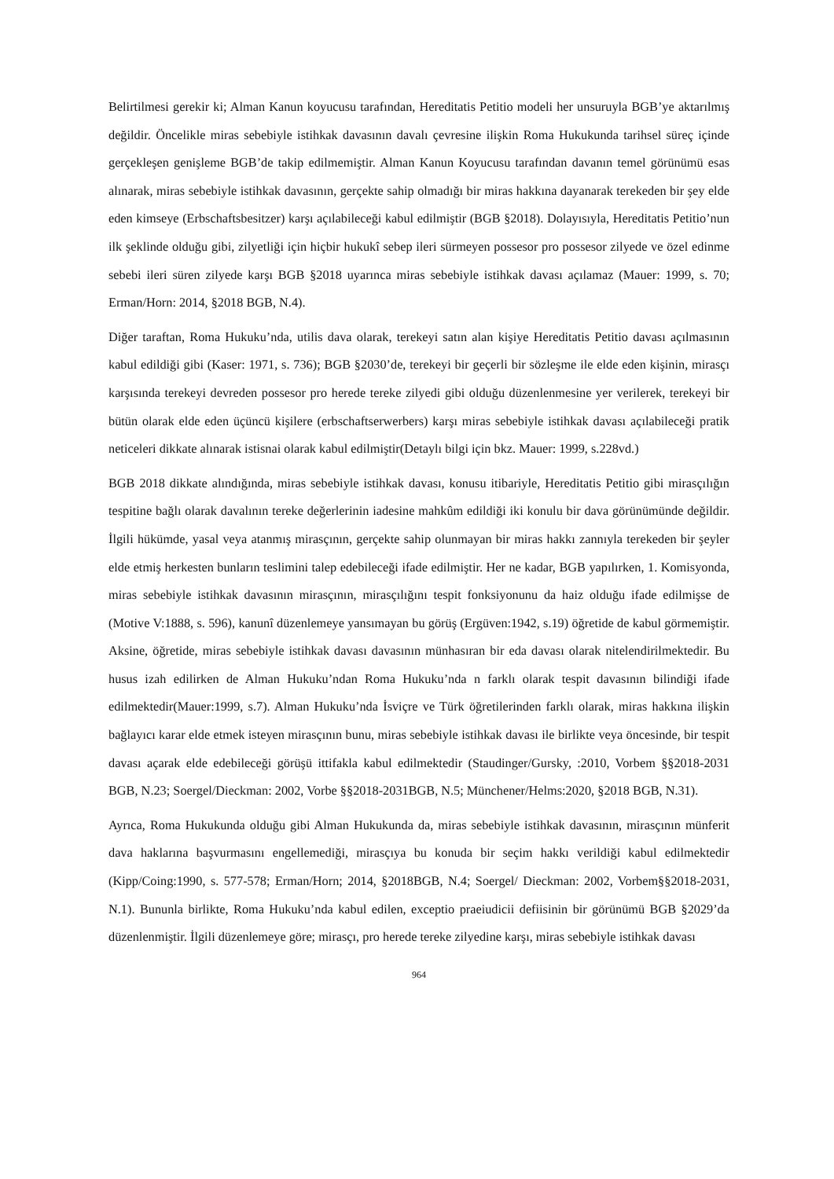Belirtilmesi gerekir ki; Alman Kanun koyucusu tarafından, Hereditatis Petitio modeli her unsuruyla BGB’ye aktarılmış değildir. Öncelikle miras sebebiyle istihkak davasının davalı çevresine ilişkin Roma Hukukunda tarihsel süreç içinde gerçekleşen genişleme BGB’de takip edilmemiştir. Alman Kanun Koyucusu tarafından davanın temel görünümü esas alınarak, miras sebebiyle istihkak davasının, gerçekte sahip olmadığı bir miras hakkına dayanarak terekeden bir şey elde eden kimseye (Erbschaftsbesitzer) karşı açılabileceği kabul edilmiştir (BGB §2018). Dolayısıyla, Hereditatis Petitio’nun ilk şeklinde olduğu gibi, zilyetliği için hiçbir hukukî sebep ileri sürmeyen possesor pro possesor zilyede ve özel edinme sebebi ileri süren zilyede karşı BGB §2018 uyarınca miras sebebiyle istihkak davası açılamaz (Mauer: 1999, s. 70; Erman/Horn: 2014, §2018 BGB, N.4).
Diğer taraftan, Roma Hukuku’nda, utilis dava olarak, terekeyi satın alan kişiye Hereditatis Petitio davası açılmasının kabul edildiği gibi (Kaser: 1971, s. 736); BGB §2030’de, terekeyi bir geçerli bir sözleşme ile elde eden kişinin, mirasçı karşısında terekeyi devreden possesor pro herede tereke zilyedi gibi olduğu düzenlenmesine yer verilerek, terekeyi bir bütün olarak elde eden üçüncü kişilere (erbschaftserwerbers) karşı miras sebebiyle istihkak davası açılabileceği pratik neticeleri dikkate alınarak istisnai olarak kabul edilmiştir(Detaylı bilgi için bkz. Mauer: 1999, s.228vd.)
BGB 2018 dikkate alındığında, miras sebebiyle istihkak davası, konusu itibariyle, Hereditatis Petitio gibi mirasçılığın tespitine bağlı olarak davalının tereke değerlerinin iadesine mahkûm edildiği iki konulu bir dava görünümünde değildir. İlgili hükümde, yasal veya atanmış mirasçının, gerçekte sahip olunmayan bir miras hakkı zannıyla terekeden bir şeyler elde etmiş herkesten bunların teslimini talep edebileceği ifade edilmiştir. Her ne kadar, BGB yapılırken, 1. Komisyonda, miras sebebiyle istihkak davasının mirasçının, mirasçılığını tespit fonksiyonunu da haiz olduğu ifade edilmişse de (Motive V:1888, s. 596), kanunî düzenlemeye yansımayan bu görüş (Ergüven:1942, s.19) öğretide de kabul görmemiştir. Aksine, öğretide, miras sebebiyle istihkak davası davasının münhasıran bir eda davası olarak nitelendirilmektedir. Bu husus izah edilirken de Alman Hukuku’ndan Roma Hukuku’nda n farklı olarak tespit davasının bilindiği ifade edilmektedir(Mauer:1999, s.7). Alman Hukuku’nda İsviçre ve Türk öğretilerinden farklı olarak, miras hakkına ilişkin bağlayıcı karar elde etmek isteyen mirasçının bunu, miras sebebiyle istihkak davası ile birlikte veya öncesinde, bir tespit davası açarak elde edebileceği görüşü ittifakla kabul edilmektedir (Staudinger/Gursky, :2010, Vorbem §§2018-2031 BGB, N.23; Soergel/Dieckman: 2002, Vorbe §§2018-2031BGB, N.5; Münchener/Helms:2020, §2018 BGB, N.31).
Ayrıca, Roma Hukukunda olduğu gibi Alman Hukukunda da, miras sebebiyle istihkak davasının, mirasçının münferit dava haklarına başvurmasını engellemediği, mirasçıya bu konuda bir seçim hakkı verildiği kabul edilmektedir (Kipp/Coing:1990, s. 577-578; Erman/Horn; 2014, §2018BGB, N.4; Soergel/ Dieckman: 2002, Vorbem§§2018-2031, N.1). Bununla birlikte, Roma Hukuku’nda kabul edilen, exceptio praeiudicii defiisinin bir görünümü BGB §2029’da düzenlenmiştir. İlgili düzenlemeye göre; mirasçı, pro herede tereke zilyedine karşı, miras sebebiyle istihkak davası
964